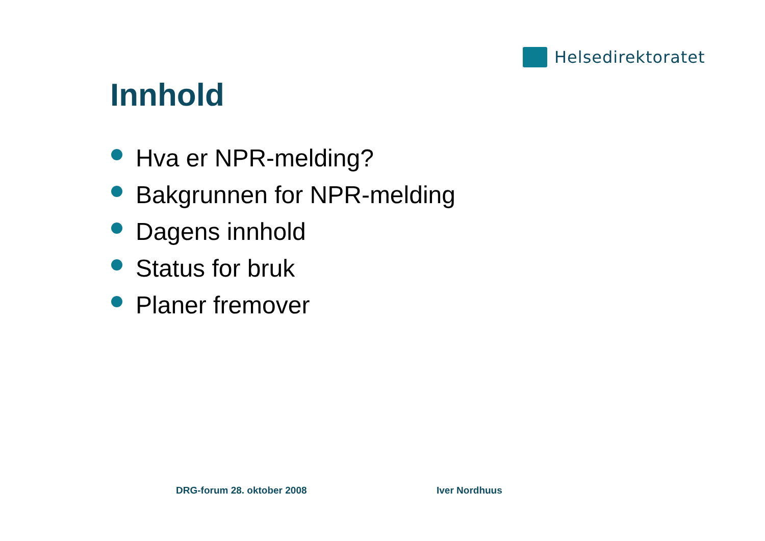Helsedirektoratet
Innhold
Hva er NPR-melding?
Bakgrunnen for NPR-melding
Dagens innhold
Status for bruk
Planer fremover
DRG-forum 28. oktober 2008 Iver Nordhuus